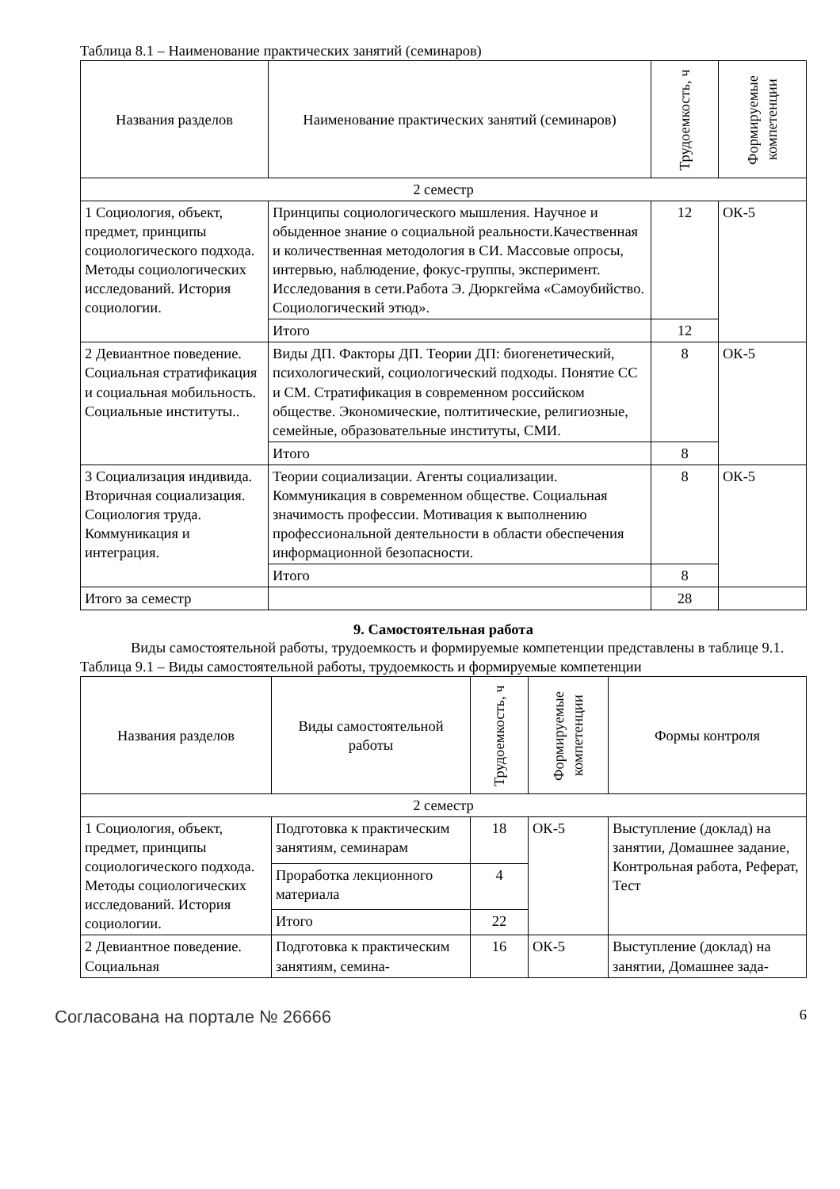Таблица 8.1 – Наименование практических занятий (семинаров)
| Названия разделов | Наименование практических занятий (семинаров) | Трудоемкость, ч | Формируемые компетенции |
| --- | --- | --- | --- |
| 2 семестр | | | |
| 1 Социология, объект, предмет, принципы социологического подхода. Методы социологических исследований. История социологии. | Принципы социологического мышления. Научное и обыденное знание о социальной реальности.Качественная и количественная методология в СИ. Массовые опросы, интервью, наблюдение, фокус-группы, эксперимент. Исследования в сети.Работа Э. Дюркгейма «Самоубийство. Социологический этюд». | 12 | ОК-5 |
| | Итого | 12 | |
| 2 Девиантное поведение. Социальная стратификация и социальная мобильность. Социальные институты.. | Виды ДП. Факторы ДП. Теории ДП: биогенетический, психологический, социологический подходы. Понятие СС и СМ. Стратификация в современном российском обществе. Экономические, полтитические, религиозные, семейные, образовательные институты, СМИ. | 8 | ОК-5 |
| | Итого | 8 | |
| 3 Социализация индивида. Вторичная социализация. Социология труда. Коммуникация и интеграция. | Теории социализации. Агенты социализации. Коммуникация в современном обществе. Социальная значимость профессии. Мотивация к выполнению профессиональной деятельности в области обеспечения информационной безопасности. | 8 | ОК-5 |
| | Итого | 8 | |
| Итого за семестр | | 28 | |
9. Самостоятельная работа
Виды самостоятельной работы, трудоемкость и формируемые компетенции представлены в таблице 9.1.
Таблица 9.1 – Виды самостоятельной работы, трудоемкость и формируемые компетенции
| Названия разделов | Виды самостоятельной работы | Трудоемкость, ч | Формируемые компетенции | Формы контроля |
| --- | --- | --- | --- | --- |
| 2 семестр | | | | |
| 1 Социология, объект, предмет, принципы социологического подхода. Методы социологических исследований. История социологии. | Подготовка к практическим занятиям, семинарам | 18 | ОК-5 | Выступление (доклад) на занятии, Домашнее задание, Контрольная работа, Реферат, Тест |
| | Проработка лекционного материала | 4 | | |
| | Итого | 22 | | |
| 2 Девиантное поведение. Социальная | Подготовка к практическим занятиям, семина- | 16 | ОК-5 | Выступление (доклад) на занятии, Домашнее зада- |
Согласована на портале № 26666 6